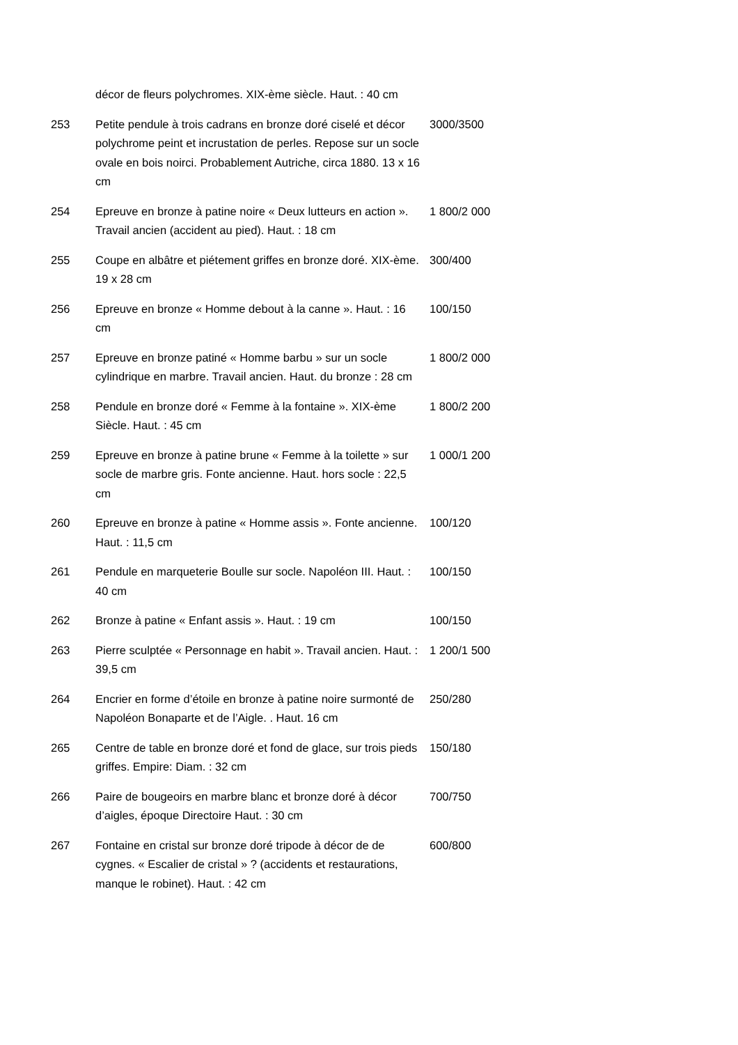| | décor de fleurs polychromes. XIX-ème siècle. Haut. : 40 cm | |
| 253 | Petite pendule à trois cadrans en bronze doré ciselé et décor polychrome peint et incrustation de perles. Repose sur un socle ovale en bois noirci. Probablement Autriche, circa 1880. 13 x 16 cm | 3000/3500 |
| 254 | Epreuve en bronze à patine noire « Deux lutteurs en action ». Travail ancien (accident au pied). Haut. : 18 cm | 1 800/2 000 |
| 255 | Coupe en albâtre et piétement griffes en bronze doré. XIX-ème. 19 x 28 cm | 300/400 |
| 256 | Epreuve en bronze « Homme debout à la canne ». Haut. : 16 cm | 100/150 |
| 257 | Epreuve en bronze patiné « Homme barbu » sur un socle cylindrique en marbre. Travail ancien. Haut. du bronze : 28 cm | 1 800/2 000 |
| 258 | Pendule en bronze doré « Femme à la fontaine ». XIX-ème Siècle. Haut. : 45 cm | 1 800/2 200 |
| 259 | Epreuve en bronze à patine brune « Femme à la toilette » sur socle de marbre gris. Fonte ancienne. Haut. hors socle : 22,5 cm | 1 000/1 200 |
| 260 | Epreuve en bronze à patine « Homme assis ». Fonte ancienne. Haut. : 11,5 cm | 100/120 |
| 261 | Pendule en marqueterie Boulle sur socle. Napoléon III. Haut. : 40 cm | 100/150 |
| 262 | Bronze à patine « Enfant assis ». Haut. : 19 cm | 100/150 |
| 263 | Pierre sculptée « Personnage en habit ». Travail ancien. Haut. : 39,5 cm | 1 200/1 500 |
| 264 | Encrier en forme d’étoile en bronze à patine noire surmonté de Napoléon Bonaparte et de l’Aigle. . Haut. 16 cm | 250/280 |
| 265 | Centre de table en bronze doré et fond de glace, sur trois pieds griffes. Empire: Diam. : 32 cm | 150/180 |
| 266 | Paire de bougeoirs en marbre blanc et bronze doré à décor d’aigles, époque Directoire Haut. : 30 cm | 700/750 |
| 267 | Fontaine en cristal sur bronze doré tripode à décor de de cygnes. « Escalier de cristal » ? (accidents et restaurations, manque le robinet). Haut. : 42 cm | 600/800 |